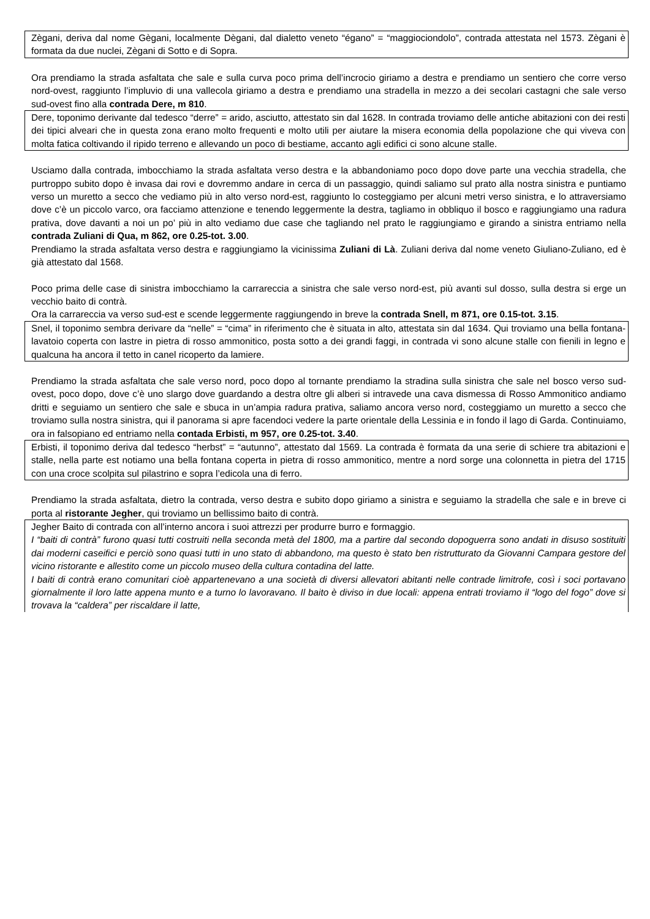Zègani, deriva dal nome Gègani, localmente Dègani, dal dialetto veneto “égano” = “maggiociondolo”, contrada attestata nel 1573. Zègani è formata da due nuclei, Zègani di Sotto e di Sopra.
Ora prendiamo la strada asfaltata che sale e sulla curva poco prima dell’incrocio giriamo a destra e prendiamo un sentiero che corre verso nord-ovest, raggiunto l’impluvio di una vallecola giriamo a destra e prendiamo una stradella in mezzo a dei secolari castagni che sale verso sud-ovest fino alla contrada Dere, m 810.
Dere, toponimo derivante dal tedesco “derre” = arido, asciutto, attestato sin dal 1628. In contrada troviamo delle antiche abitazioni con dei resti dei tipici alveari che in questa zona erano molto frequenti e molto utili per aiutare la misera economia della popolazione che qui viveva con molta fatica coltivando il ripido terreno e allevando un poco di bestiame, accanto agli edifici ci sono alcune stalle.
Usciamo dalla contrada, imbocchiamo la strada asfaltata verso destra e la abbandoniamo poco dopo dove parte una vecchia stradella, che purtroppo subito dopo è invasa dai rovi e dovremmo andare in cerca di un passaggio, quindi saliamo sul prato alla nostra sinistra e puntiamo verso un muretto a secco che vediamo più in alto verso nord-est, raggiunto lo costeggiamo per alcuni metri verso sinistra, e lo attraversiamo dove c’è un piccolo varco, ora facciamo attenzione e tenendo leggermente la destra, tagliamo in obbliquo il bosco e raggiungiamo una radura prativa, dove davanti a noi un po’ più in alto vediamo due case che tagliando nel prato le raggiungiamo e girando a sinistra entriamo nella contrada Zuliani di Qua, m 862, ore 0.25-tot. 3.00.
Prendiamo la strada asfaltata verso destra e raggiungiamo la vicinissima Zuliani di Là. Zuliani deriva dal nome veneto Giuliano-Zuliano, ed è già attestato dal 1568.
Poco prima delle case di sinistra imbocchiamo la carrareccia a sinistra che sale verso nord-est, più avanti sul dosso, sulla destra si erge un vecchio baito di contrà.
Ora la carrareccia va verso sud-est e scende leggermente raggiungendo in breve la contrada Snell, m 871, ore 0.15-tot. 3.15.
Snel, il toponimo sembra derivare da “nelle” = “cima” in riferimento che è situata in alto, attestata sin dal 1634. Qui troviamo una bella fontana-lavatoio coperta con lastre in pietra di rosso ammonitico, posta sotto a dei grandi faggi, in contrada vi sono alcune stalle con fienili in legno e qualcuna ha ancora il tetto in canel ricoperto da lamiere.
Prendiamo la strada asfaltata che sale verso nord, poco dopo al tornante prendiamo la stradina sulla sinistra che sale nel bosco verso sud-ovest, poco dopo, dove c’è uno slargo dove guardando a destra oltre gli alberi si intravede una cava dismessa di Rosso Ammonitico andiamo dritti e seguiamo un sentiero che sale e sbuca in un’ampia radura prativa, saliamo ancora verso nord, costeggiamo un muretto a secco che troviamo sulla nostra sinistra, qui il panorama si apre facendoci vedere la parte orientale della Lessinia e in fondo il lago di Garda. Continuiamo, ora in falsopiano ed entriamo nella contada Erbisti, m 957, ore 0.25-tot. 3.40.
Erbisti, il toponimo deriva dal tedesco “herbst” = “autunno”, attestato dal 1569. La contrada è formata da una serie di schiere tra abitazioni e stalle, nella parte est notiamo una bella fontana coperta in pietra di rosso ammonitico, mentre a nord sorge una colonnetta in pietra del 1715 con una croce scolpita sul pilastrino e sopra l’edicola una di ferro.
Prendiamo la strada asfaltata, dietro la contrada, verso destra e subito dopo giriamo a sinistra e seguiamo la stradella che sale e in breve ci porta al ristorante Jegher, qui troviamo un bellissimo baito di contrà.
Jegher Baito di contrada con all’interno ancora i suoi attrezzi per produrre burro e formaggio.
I “baiti di contrà” furono quasi tutti costruiti nella seconda metà del 1800, ma a partire dal secondo dopoguerra sono andati in disuso sostituiti dai moderni caseifici e perciò sono quasi tutti in uno stato di abbandono, ma questo è stato ben ristrutturato da Giovanni Campara gestore del vicino ristorante e allestito come un piccolo museo della cultura contadina del latte.
I baiti di contrà erano comunitari cioè appartenevano a una società di diversi allevatori abitanti nelle contrade limitrofe, così i soci portavano giornalmente il loro latte appena munto e a turno lo lavoravano. Il baito è diviso in due locali: appena entrati troviamo il “logo del fogo” dove si trovava la “caldera” per riscaldare il latte,